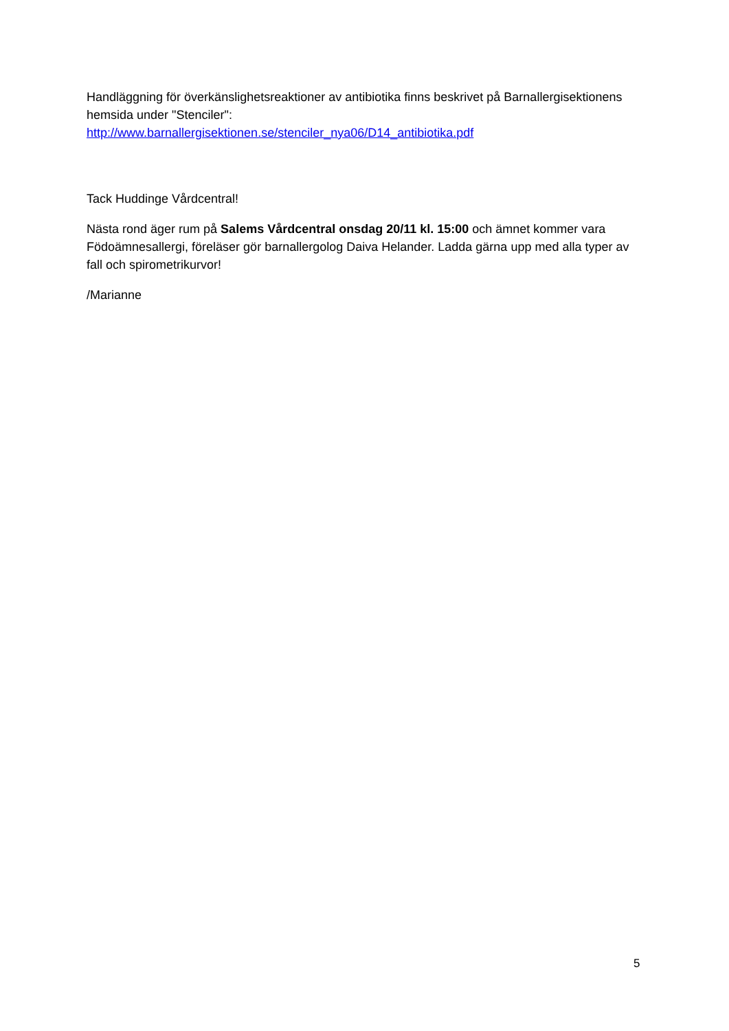Handläggning för överkänslighetsreaktioner av antibiotika finns beskrivet på Barnallergisektionens hemsida under "Stenciler":
http://www.barnallergisektionen.se/stenciler_nya06/D14_antibiotika.pdf
Tack Huddinge Vårdcentral!
Nästa rond äger rum på Salems Vårdcentral onsdag 20/11 kl. 15:00 och ämnet kommer vara Födoämnesallergi, föreläser gör barnallergolog Daiva Helander. Ladda gärna upp med alla typer av fall och spirometrikurvor!
/Marianne
5